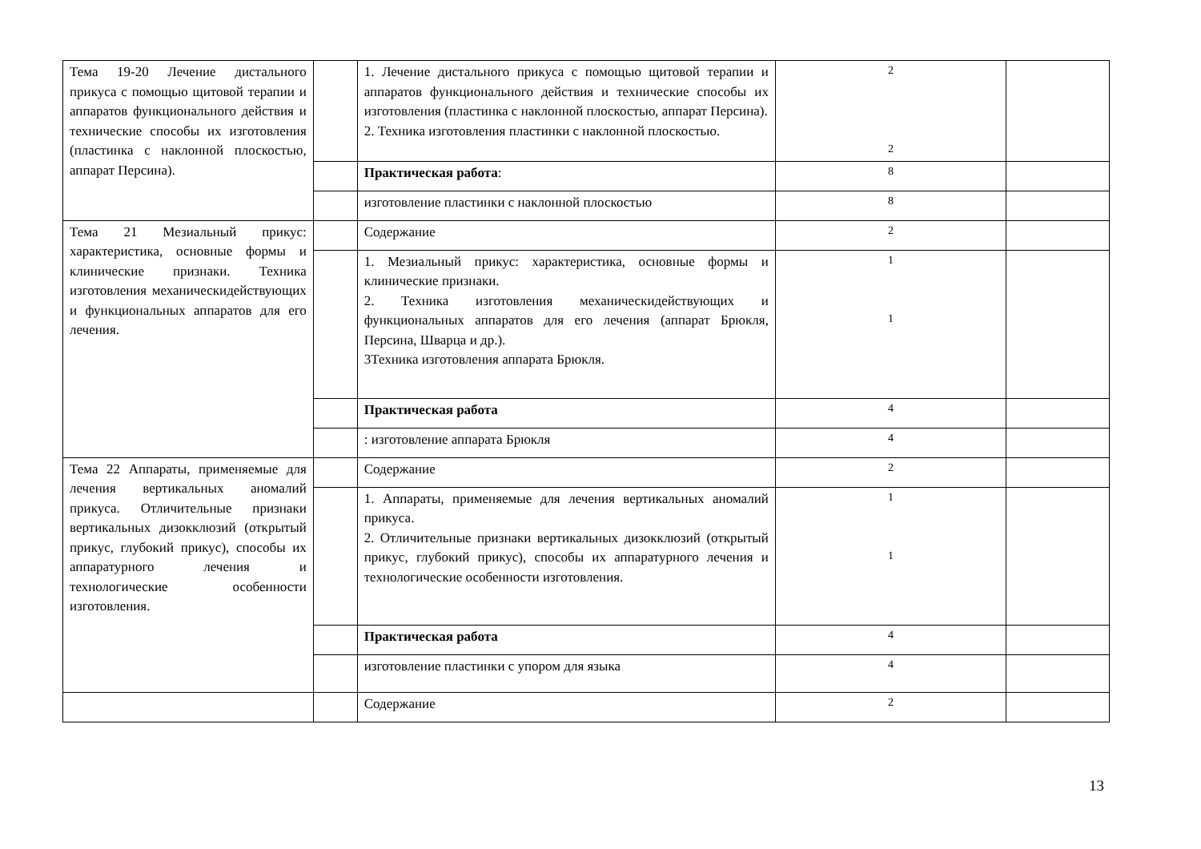| Тема 19-20 Лечение дистального прикуса с помощью щитовой терапии и аппаратов функционального действия и технические способы их изготовления (пластинка с наклонной плоскостью, аппарат Персина). | | 1. Лечение дистального прикуса с помощью щитовой терапии и аппаратов функционального действия и технические способы их изготовления (пластинка с наклонной плоскостью, аппарат Персина). 2. Техника изготовления пластинки с наклонной плоскостью. | 2 2 | |
| | | Практическая работа : | 8 | |
| | | изготовление пластинки с наклонной плоскостью | 8 | |
| Тема 21 Мезиальный прикус: характеристика, основные формы и клинические признаки. Техника изготовления механическидействующих и функциональных аппаратов для его лечения. | | Содержание | 2 | |
| | | 1. Мезиальный прикус: характеристика, основные формы и клинические признаки. 2. Техника изготовления механическидействующих и функциональных аппаратов для его лечения (аппарат Брюкля, Персина, Шварца и др.). 3Техника изготовления аппарата Брюкля. | 1 1 | |
| | | Практическая работа | 4 | |
| | | : изготовление аппарата Брюкля | 4 | |
| Тема 22 Аппараты, применяемые для лечения вертикальных аномалий прикуса. Отличительные признаки вертикальных дизокклюзий (открытый прикус, глубокий прикус), способы их аппаратурного лечения и технологические особенности изготовления. | | Содержание | 2 | |
| | | 1. Аппараты, применяемые для лечения вертикальных аномалий прикуса. 2. Отличительные признаки вертикальных дизокклюзий (открытый прикус, глубокий прикус), способы их аппаратурного лечения и технологические особенности изготовления. | 1 1 | |
| | | Практическая работа | 4 | |
| | | изготовление пластинки с упором для языка | 4 | |
| | | Содержание | 2 | |
13